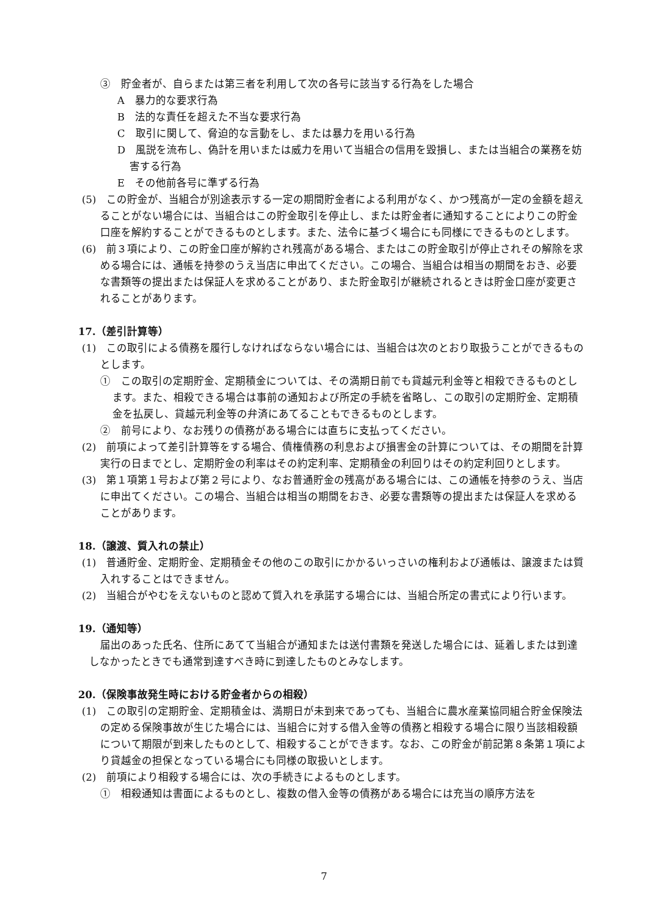③　貯金者が、自らまたは第三者を利用して次の各号に該当する行為をした場合
A　暴力的な要求行為
B　法的な責任を超えた不当な要求行為
C　取引に関して、脅迫的な言動をし、または暴力を用いる行為
D　風説を流布し、偽計を用いまたは威力を用いて当組合の信用を毀損し、または当組合の業務を妨害する行為
E　その他前各号に準ずる行為
(5)　この貯金が、当組合が別途表示する一定の期間貯金者による利用がなく、かつ残高が一定の金額を超えることがない場合には、当組合はこの貯金取引を停止し、または貯金者に通知することによりこの貯金口座を解約することができるものとします。また、法令に基づく場合にも同様にできるものとします。
(6)　前３項により、この貯金口座が解約され残高がある場合、またはこの貯金取引が停止されその解除を求める場合には、通帳を持参のうえ当店に申出てください。この場合、当組合は相当の期間をおき、必要な書類等の提出または保証人を求めることがあり、また貯金取引が継続されるときは貯金口座が変更されることがあります。
17.（差引計算等）
(1)　この取引による債務を履行しなければならない場合には、当組合は次のとおり取扱うことができるものとします。
①　この取引の定期貯金、定期積金については、その満期日前でも貸越元利金等と相殺できるものとします。また、相殺できる場合は事前の通知および所定の手続を省略し、この取引の定期貯金、定期積金を払戻し、貸越元利金等の弁済にあてることもできるものとします。
②　前号により、なお残りの債務がある場合には直ちに支払ってください。
(2)　前項によって差引計算等をする場合、債権債務の利息および損害金の計算については、その期間を計算実行の日までとし、定期貯金の利率はその約定利率、定期積金の利回りはその約定利回りとします。
(3)　第１項第１号および第２号により、なお普通貯金の残高がある場合には、この通帳を持参のうえ、当店に申出てください。この場合、当組合は相当の期間をおき、必要な書類等の提出または保証人を求めることがあります。
18.（譲渡、質入れの禁止）
(1)　普通貯金、定期貯金、定期積金その他のこの取引にかかるいっさいの権利および通帳は、譲渡または質入れすることはできません。
(2)　当組合がやむをえないものと認めて質入れを承諾する場合には、当組合所定の書式により行います。
19.（通知等）
届出のあった氏名、住所にあてて当組合が通知または送付書類を発送した場合には、延着しまたは到達しなかったときでも通常到達すべき時に到達したものとみなします。
20.（保険事故発生時における貯金者からの相殺）
(1)　この取引の定期貯金、定期積金は、満期日が未到来であっても、当組合に農水産業協同組合貯金保険法の定める保険事故が生じた場合には、当組合に対する借入金等の債務と相殺する場合に限り当該相殺額について期限が到来したものとして、相殺することができます。なお、この貯金が前記第８条第１項により貸越金の担保となっている場合にも同様の取扱いとします。
(2)　前項により相殺する場合には、次の手続きによるものとします。
①　相殺通知は書面によるものとし、複数の借入金等の債務がある場合には充当の順序方法を
7